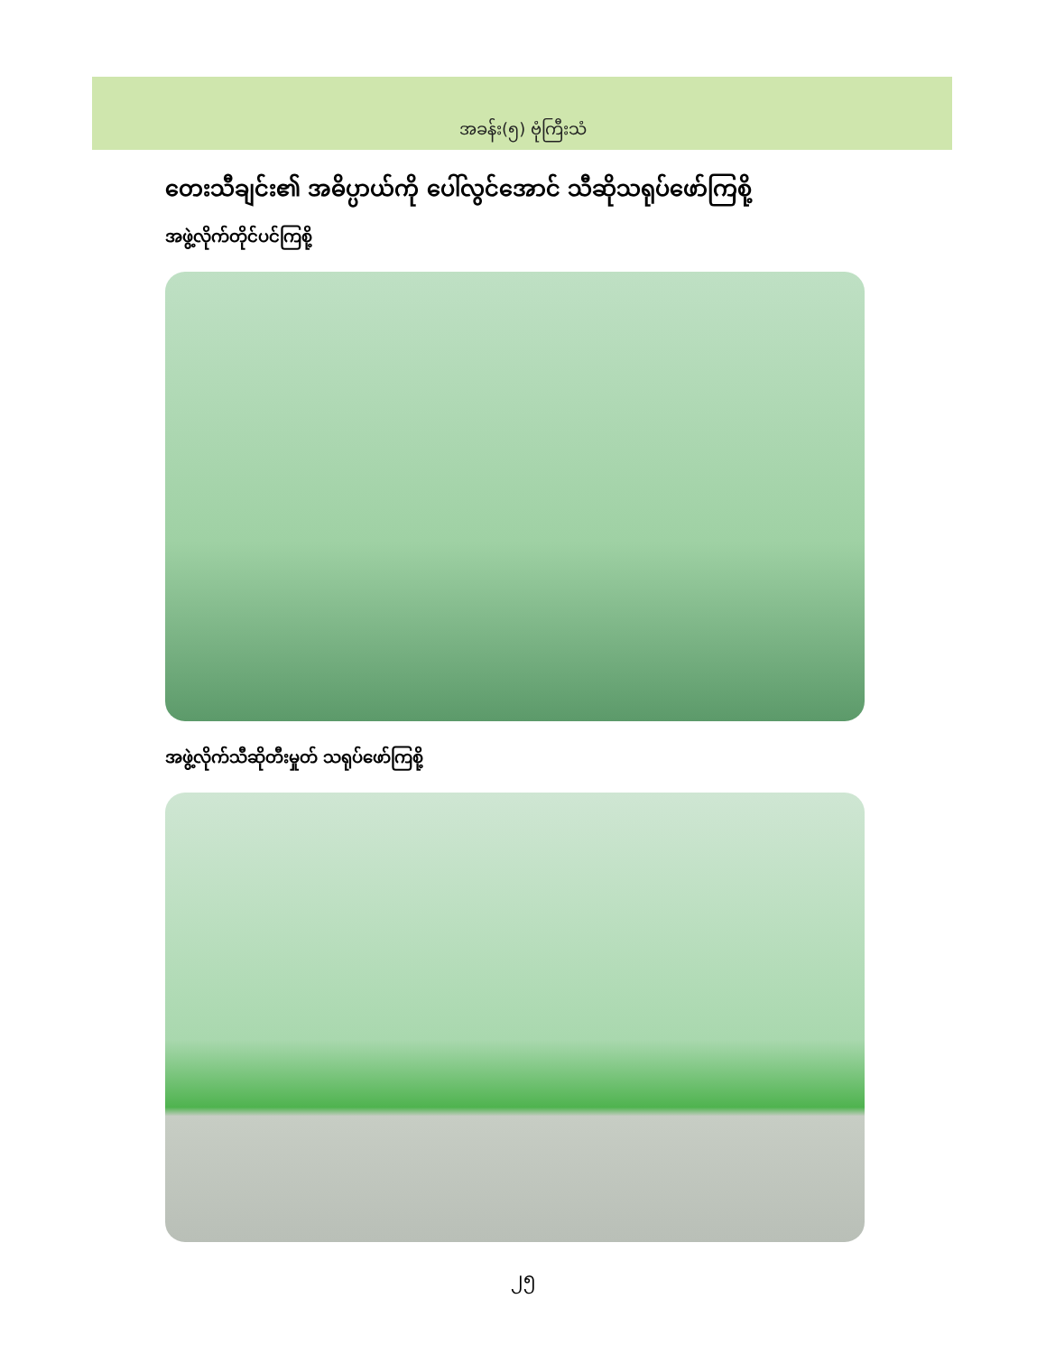အခန်း(၅) ဗုံကြီးသံ
တေးသီချင်း၏ အဓိပ္ပာယ်ကို ပေါ်လွင်အောင် သီဆိုသရုပ်ဖော်ကြစို့
အဖွဲ့လိုက်တိုင်ပင်ကြစို့
အဖွဲ့လိုက်သီဆိုတီးမှုတ် သရုပ်ဖော်ကြစို့
၂၅